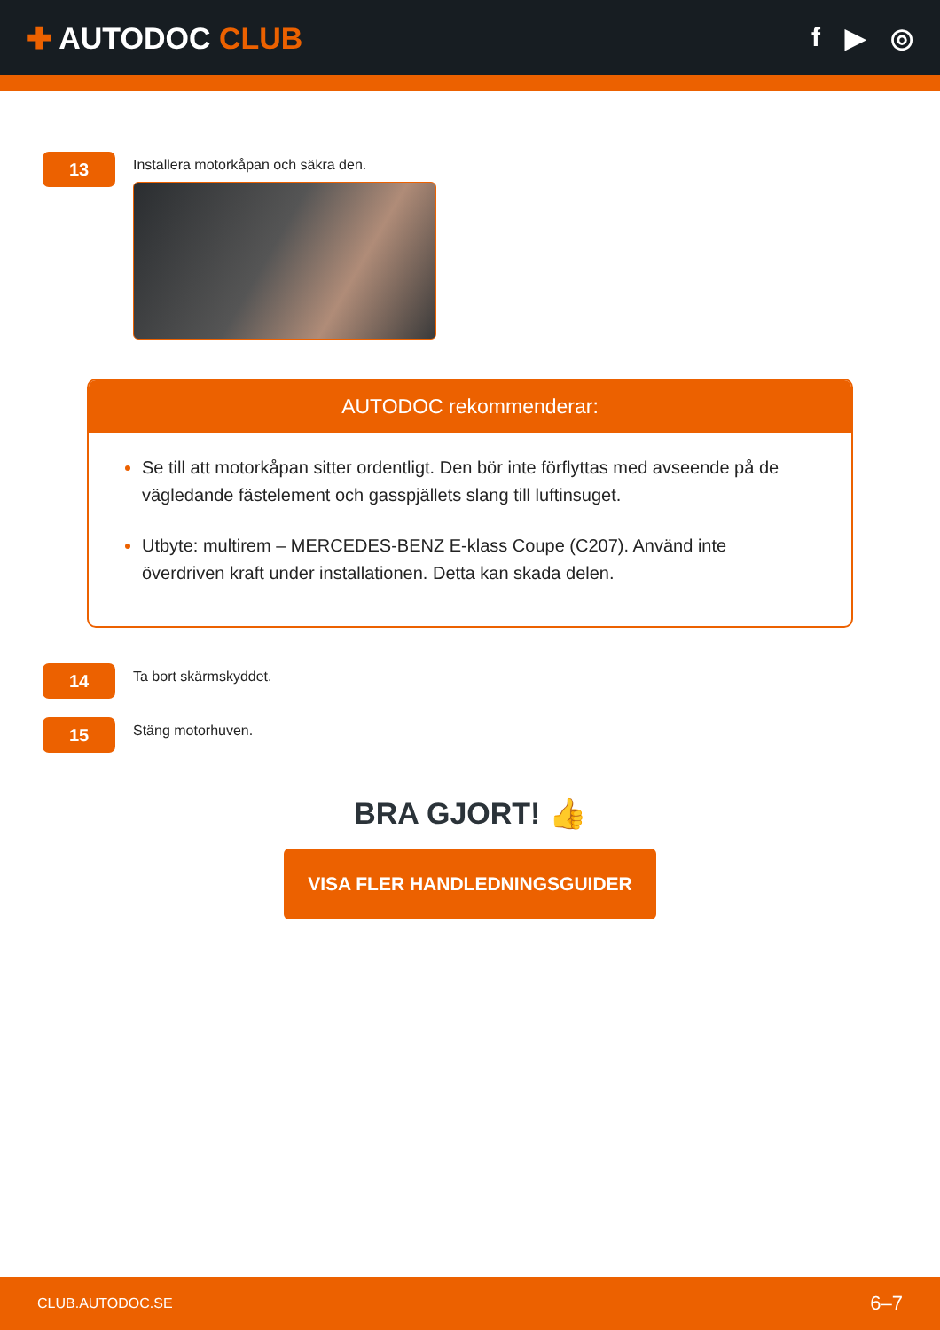✚ AUTODOC CLUB f ▶ ◎
13
Installera motorkåpan och säkra den.
AUTODOC rekommenderar:
Se till att motorkåpan sitter ordentligt. Den bör inte förflyttas med avseende på de vägledande fästelement och gasspjällets slang till luftinsuget.
Utbyte: multirem – MERCEDES-BENZ E-klass Coupe (C207). Använd inte överdriven kraft under installationen. Detta kan skada delen.
14
Ta bort skärmskyddet.
15
Stäng motorhuven.
BRA GJORT! 👍
VISA FLER HANDLEDNINGSGUIDER
CLUB.AUTODOC.SE 6–7